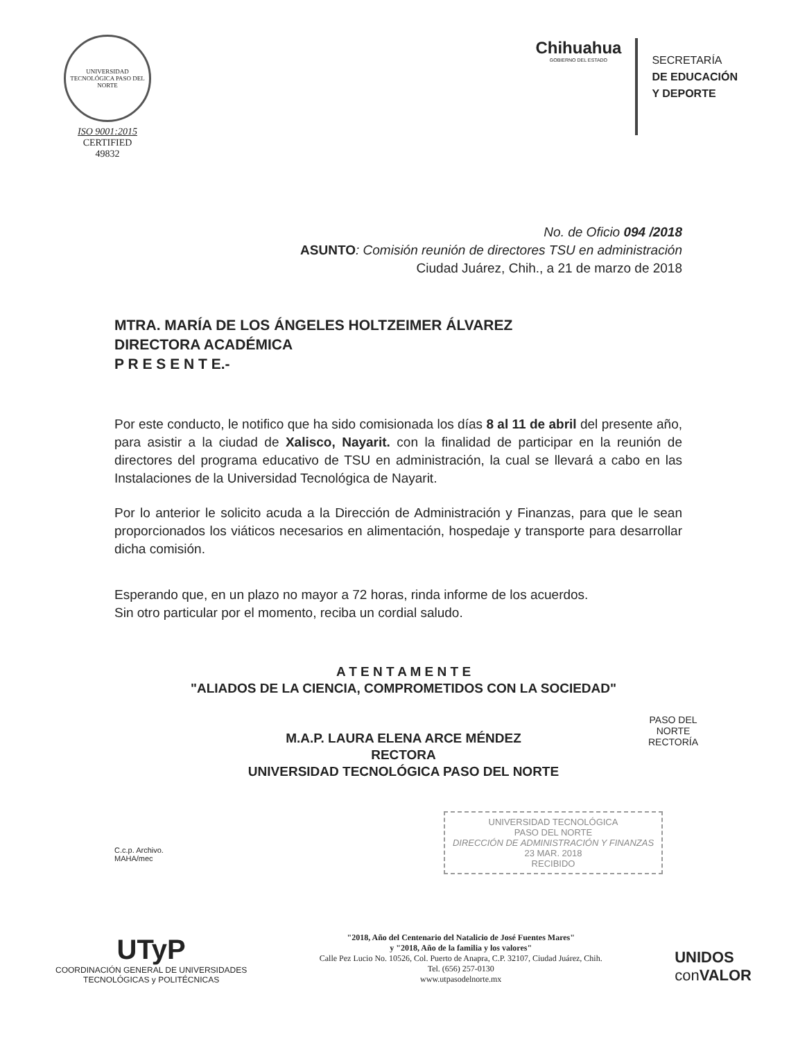UNIVERSIDAD TECNOLÓGICA PASO DEL NORTE
ISO 9001:2015
CERTIFIED
49832
Chihuahua
GOBIERNO DEL ESTADO
SECRETARÍA
DE EDUCACIÓN
Y DEPORTE
No. de Oficio 094 /2018
ASUNTO: Comisión reunión de directores TSU en administración
Ciudad Juárez, Chih., a 21 de marzo de 2018
MTRA. MARÍA DE LOS ÁNGELES HOLTZEIMER ÁLVAREZ
DIRECTORA ACADÉMICA
P R E S E N T E.-
Por este conducto, le notifico que ha sido comisionada los días 8 al 11 de abril del presente año, para asistir a la ciudad de Xalisco, Nayarit. con la finalidad de participar en la reunión de directores del programa educativo de TSU en administración, la cual se llevará a cabo en las Instalaciones de la Universidad Tecnológica de Nayarit.
Por lo anterior le solicito acuda a la Dirección de Administración y Finanzas, para que le sean proporcionados los viáticos necesarios en alimentación, hospedaje y transporte para desarrollar dicha comisión.
Esperando que, en un plazo no mayor a 72 horas, rinda informe de los acuerdos.
Sin otro particular por el momento, reciba un cordial saludo.
A T E N T A M E N T E
"ALIADOS DE LA CIENCIA, COMPROMETIDOS CON LA SOCIEDAD"
M.A.P. LAURA ELENA ARCE MÉNDEZ
RECTORA
UNIVERSIDAD TECNOLÓGICA PASO DEL NORTE
PASO DEL
NORTE
RECTORÍA
C.c.p. Archivo.
MAHA/mec
UNIVERSIDAD TECNOLÓGICA
PASO DEL NORTE
DIRECCIÓN DE ADMINISTRACIÓN Y FINANZAS
23 MAR. 2018
RECIBIDO
UTyP
COORDINACIÓN GENERAL DE UNIVERSIDADES
TECNOLÓGICAS y POLITÉCNICAS
"2018, Año del Centenario del Natalicio de José Fuentes Mares"
y "2018, Año de la familia y los valores"
Calle Pez Lucio No. 10526, Col. Puerto de Anapra, C.P. 32107, Ciudad Juárez, Chih.
Tel. (656) 257-0130
www.utpasodelnorte.mx
UNIDOS
con VALOR